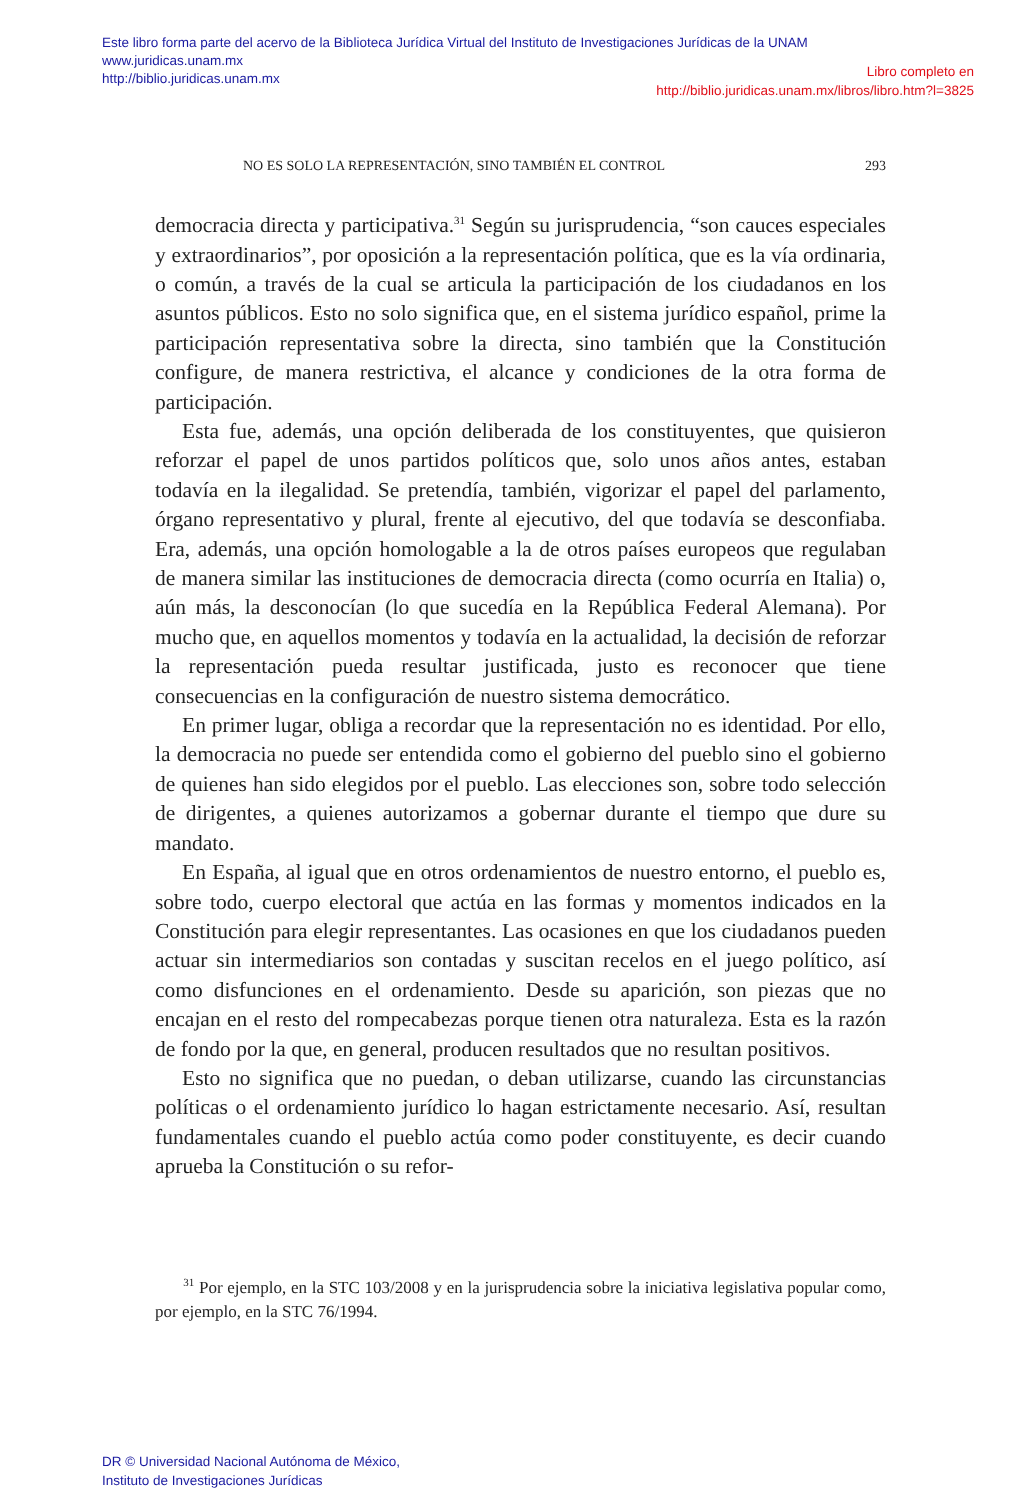Este libro forma parte del acervo de la Biblioteca Jurídica Virtual del Instituto de Investigaciones Jurídicas de la UNAM
www.juridicas.unam.mx
http://biblio.juridicas.unam.mx
Libro completo en
http://biblio.juridicas.unam.mx/libros/libro.htm?l=3825
NO ES SOLO LA REPRESENTACIÓN, SINO TAMBIÉN EL CONTROL 293
democracia directa y participativa.<sup>31</sup> Según su jurisprudencia, “son cauces especiales y extraordinarios”, por oposición a la representación política, que es la vía ordinaria, o común, a través de la cual se articula la participación de los ciudadanos en los asuntos públicos. Esto no solo significa que, en el sistema jurídico español, prime la participación representativa sobre la directa, sino también que la Constitución configure, de manera restrictiva, el alcance y condiciones de la otra forma de participación.
Esta fue, además, una opción deliberada de los constituyentes, que quisieron reforzar el papel de unos partidos políticos que, solo unos años antes, estaban todavía en la ilegalidad. Se pretendía, también, vigorizar el papel del parlamento, órgano representativo y plural, frente al ejecutivo, del que todavía se desconfiaba. Era, además, una opción homologable a la de otros países europeos que regulaban de manera similar las instituciones de democracia directa (como ocurría en Italia) o, aún más, la desconocían (lo que sucedía en la República Federal Alemana). Por mucho que, en aquellos momentos y todavía en la actualidad, la decisión de reforzar la representación pueda resultar justificada, justo es reconocer que tiene consecuencias en la configuración de nuestro sistema democrático.
En primer lugar, obliga a recordar que la representación no es identidad. Por ello, la democracia no puede ser entendida como el gobierno del pueblo sino el gobierno de quienes han sido elegidos por el pueblo. Las elecciones son, sobre todo selección de dirigentes, a quienes autorizamos a gobernar durante el tiempo que dure su mandato.
En España, al igual que en otros ordenamientos de nuestro entorno, el pueblo es, sobre todo, cuerpo electoral que actúa en las formas y momentos indicados en la Constitución para elegir representantes. Las ocasiones en que los ciudadanos pueden actuar sin intermediarios son contadas y suscitan recelos en el juego político, así como disfunciones en el ordenamiento. Desde su aparición, son piezas que no encajan en el resto del rompecabezas porque tienen otra naturaleza. Esta es la razón de fondo por la que, en general, producen resultados que no resultan positivos.
Esto no significa que no puedan, o deban utilizarse, cuando las circunstancias políticas o el ordenamiento jurídico lo hagan estrictamente necesario. Así, resultan fundamentales cuando el pueblo actúa como poder constituyente, es decir cuando aprueba la Constitución o su refor-
<sup>31</sup> Por ejemplo, en la STC 103/2008 y en la jurisprudencia sobre la iniciativa legislativa popular como, por ejemplo, en la STC 76/1994.
DR © Universidad Nacional Autónoma de México,
Instituto de Investigaciones Jurídicas